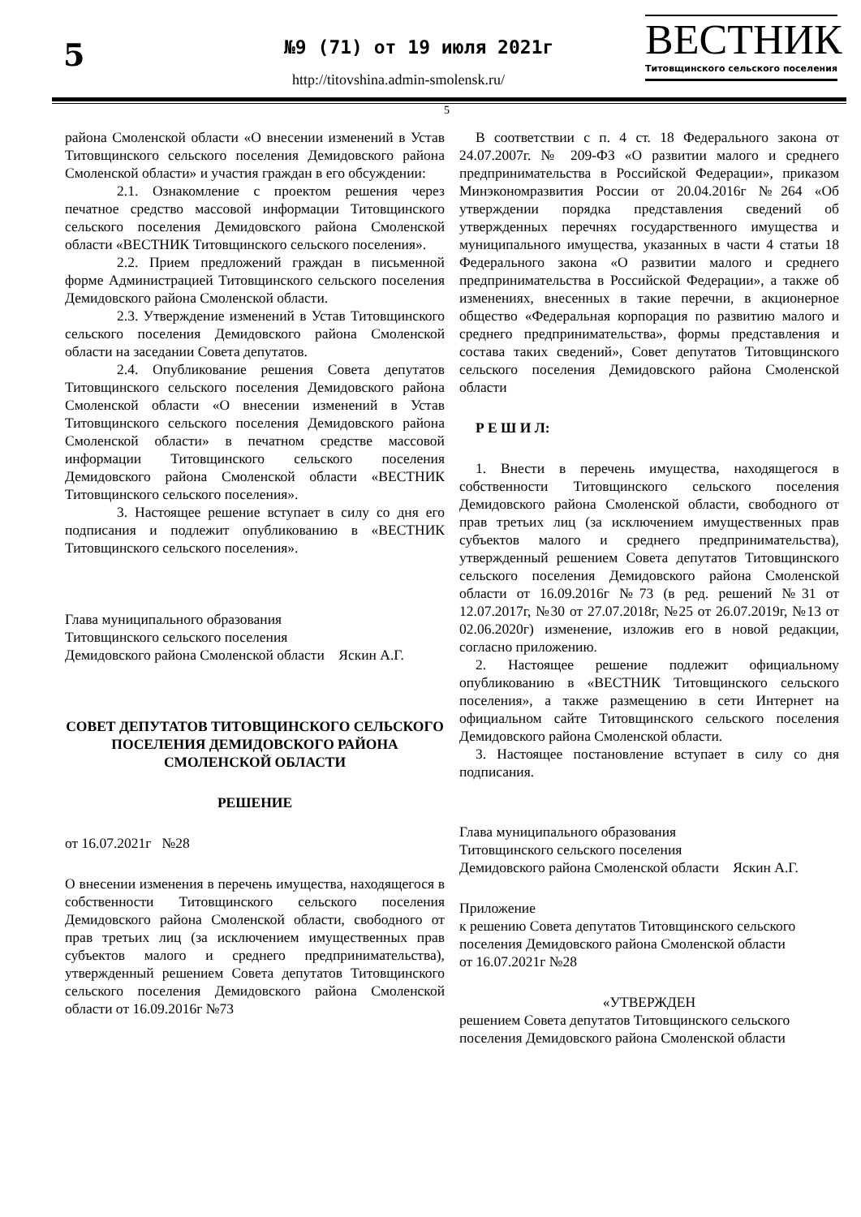5 №9 (71) от 19 июля 2021г
http://titovshina.admin-smolensk.ru/
ВЕСТНИК
Титовщинского сельского поселения
5
района Смоленской области «О внесении изменений в Устав Титовщинского сельского поселения Демидовского района Смоленской области» и участия граждан в его обсуждении:
2.1. Ознакомление с проектом решения через печатное средство массовой информации Титовщинского сельского поселения Демидовского района Смоленской области «ВЕСТНИК Титовщинского сельского поселения».
2.2. Прием предложений граждан в письменной форме Администрацией Титовщинского сельского поселения Демидовского района Смоленской области.
2.3. Утверждение изменений в Устав Титовщинского сельского поселения Демидовского района Смоленской области на заседании Совета депутатов.
2.4. Опубликование решения Совета депутатов Титовщинского сельского поселения Демидовского района Смоленской области «О внесении изменений в Устав Титовщинского сельского поселения Демидовского района Смоленской области» в печатном средстве массовой информации Титовщинского сельского поселения Демидовского района Смоленской области «ВЕСТНИК Титовщинского сельского поселения».
3. Настоящее решение вступает в силу со дня его подписания и подлежит опубликованию в «ВЕСТНИК Титовщинского сельского поселения».
Глава муниципального образования
Титовщинского сельского поселения
Демидовского района Смоленской области Яскин А.Г.
СОВЕТ ДЕПУТАТОВ ТИТОВЩИНСКОГО СЕЛЬСКОГО ПОСЕЛЕНИЯ ДЕМИДОВСКОГО РАЙОНА СМОЛЕНСКОЙ ОБЛАСТИ
РЕШЕНИЕ
от 16.07.2021г №28
О внесении изменения в перечень имущества, находящегося в собственности Титовщинского сельского поселения Демидовского района Смоленской области, свободного от прав третьих лиц (за исключением имущественных прав субъектов малого и среднего предпринимательства), утвержденный решением Совета депутатов Титовщинского сельского поселения Демидовского района Смоленской области от 16.09.2016г №73
В соответствии с п. 4 ст. 18 Федерального закона от 24.07.2007г. № 209-ФЗ «О развитии малого и среднего предпринимательства в Российской Федерации», приказом Минэкономразвития России от 20.04.2016г №264 «Об утверждении порядка представления сведений об утвержденных перечнях государственного имущества и муниципального имущества, указанных в части 4 статьи 18 Федерального закона «О развитии малого и среднего предпринимательства в Российской Федерации», а также об изменениях, внесенных в такие перечни, в акционерное общество «Федеральная корпорация по развитию малого и среднего предпринимательства», формы представления и состава таких сведений», Совет депутатов Титовщинского сельского поселения Демидовского района Смоленской области
Р Е Ш И Л:
1. Внести в перечень имущества, находящегося в собственности Титовщинского сельского поселения Демидовского района Смоленской области, свободного от прав третьих лиц (за исключением имущественных прав субъектов малого и среднего предпринимательства), утвержденный решением Совета депутатов Титовщинского сельского поселения Демидовского района Смоленской области от 16.09.2016г №73 (в ред. решений №31 от 12.07.2017г, №30 от 27.07.2018г, №25 от 26.07.2019г, №13 от 02.06.2020г) изменение, изложив его в новой редакции, согласно приложению.
2. Настоящее решение подлежит официальному опубликованию в «ВЕСТНИК Титовщинского сельского поселения», а также размещению в сети Интернет на официальном сайте Титовщинского сельского поселения Демидовского района Смоленской области.
3. Настоящее постановление вступает в силу со дня подписания.
Глава муниципального образования
Титовщинского сельского поселения
Демидовского района Смоленской области Яскин А.Г.
Приложение
к решению Совета депутатов Титовщинского сельского поселения Демидовского района Смоленской области
от 16.07.2021г №28
«УТВЕРЖДЕН
решением Совета депутатов Титовщинского сельского поселения Демидовского района Смоленской области